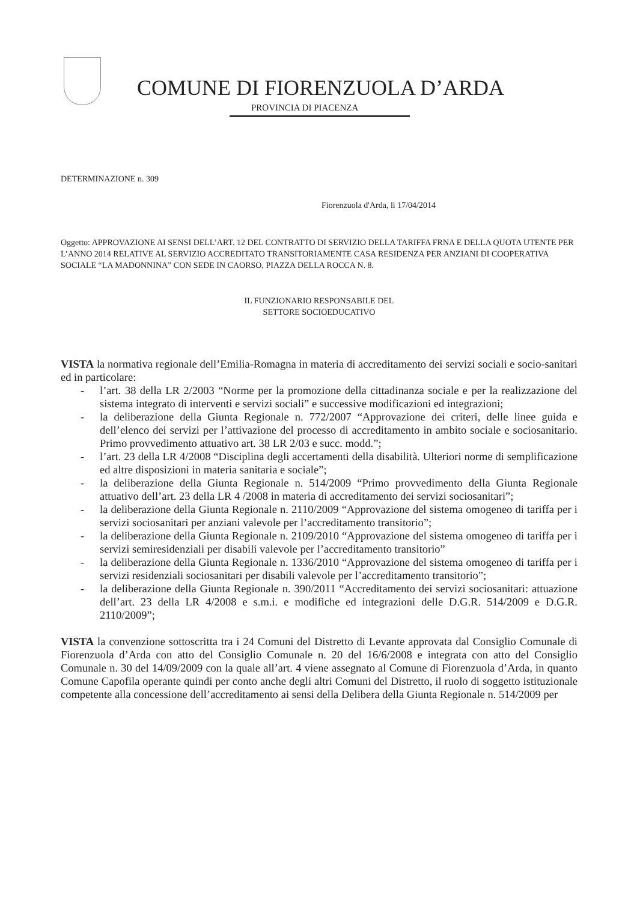COMUNE DI FIORENZUOLA D’ARDA
PROVINCIA DI PIACENZA
DETERMINAZIONE n. 309
Fiorenzuola d'Arda, lì 17/04/2014
Oggetto: APPROVAZIONE AI SENSI DELL’ART. 12 DEL CONTRATTO DI SERVIZIO DELLA TARIFFA FRNA E DELLA QUOTA UTENTE PER L’ANNO 2014 RELATIVE AL SERVIZIO ACCREDITATO TRANSITORIAMENTE CASA RESIDENZA PER ANZIANI DI COOPERATIVA SOCIALE “LA MADONNINA” CON SEDE IN CAORSO, PIAZZA DELLA ROCCA N. 8.
IL FUNZIONARIO RESPONSABILE DEL
SETTORE SOCIOEDUCATIVO
VISTA la normativa regionale dell’Emilia-Romagna in materia di accreditamento dei servizi sociali e socio-sanitari ed in particolare:
- l’art. 38 della LR 2/2003 “Norme per la promozione della cittadinanza sociale e per la realizzazione del sistema integrato di interventi e servizi sociali” e successive modificazioni ed integrazioni;
- la deliberazione della Giunta Regionale n. 772/2007 “Approvazione dei criteri, delle linee guida e dell’elenco dei servizi per l’attivazione del processo di accreditamento in ambito sociale e sociosanitario. Primo provvedimento attuativo art. 38 LR 2/03 e succ. modd.”;
- l’art. 23 della LR 4/2008 “Disciplina degli accertamenti della disabilità. Ulteriori norme di semplificazione ed altre disposizioni in materia sanitaria e sociale”;
- la deliberazione della Giunta Regionale n. 514/2009 “Primo provvedimento della Giunta Regionale attuativo dell’art. 23 della LR 4 /2008 in materia di accreditamento dei servizi sociosanitari”;
- la deliberazione della Giunta Regionale n. 2110/2009 “Approvazione del sistema omogeneo di tariffa per i servizi sociosanitari per anziani valevole per l’accreditamento transitorio”;
- la deliberazione della Giunta Regionale n. 2109/2010 “Approvazione del sistema omogeneo di tariffa per i servizi semiresidenziali per disabili valevole per l’accreditamento transitorio”
- la deliberazione della Giunta Regionale n. 1336/2010 “Approvazione del sistema omogeneo di tariffa per i servizi residenziali sociosanitari per disabili valevole per l’accreditamento transitorio”;
- la deliberazione della Giunta Regionale n. 390/2011 “Accreditamento dei servizi sociosanitari: attuazione dell’art. 23 della LR 4/2008 e s.m.i. e modifiche ed integrazioni delle D.G.R. 514/2009 e D.G.R. 2110/2009”;
VISTA la convenzione sottoscritta tra i 24 Comuni del Distretto di Levante approvata dal Consiglio Comunale di Fiorenzuola d’Arda con atto del Consiglio Comunale n. 20 del 16/6/2008 e integrata con atto del Consiglio Comunale n. 30 del 14/09/2009 con la quale all’art. 4 viene assegnato al Comune di Fiorenzuola d’Arda, in quanto Comune Capofila operante quindi per conto anche degli altri Comuni del Distretto, il ruolo di soggetto istituzionale competente alla concessione dell’accreditamento ai sensi della Delibera della Giunta Regionale n. 514/2009 per